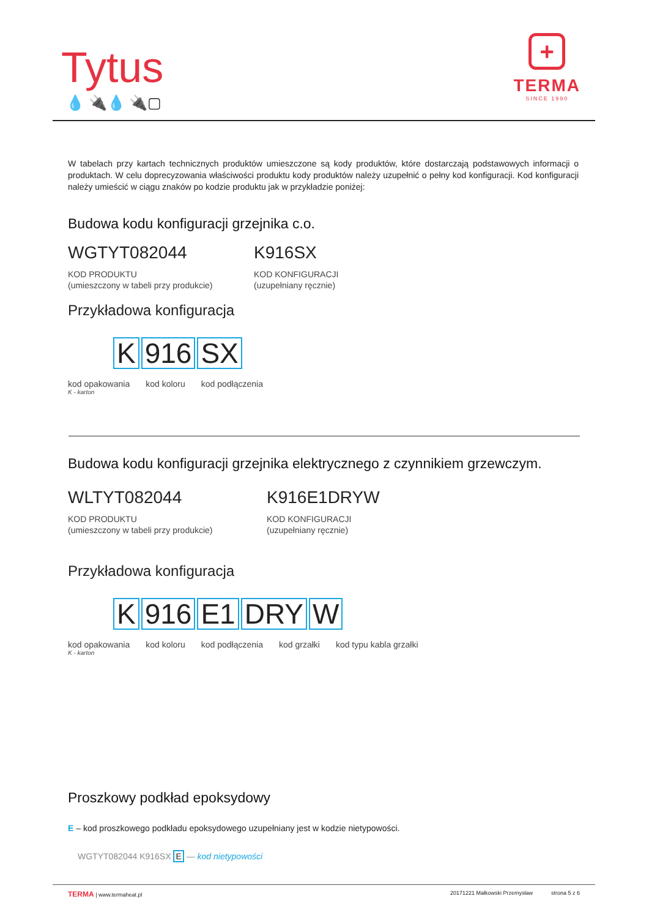Tytus
💧 🔌💧 🔌▢
+
TERMA
SINCE 1990
W tabelach przy kartach technicznych produktów umieszczone są kody produktów, które dostarczają podstawowych informacji o produktach. W celu doprecyzowania właściwości produktu kody produktów należy uzupełnić o pełny kod konfiguracji. Kod konfiguracji należy umieścić w ciągu znaków po kodzie produktu jak w przykładzie poniżej:
Budowa kodu konfiguracji grzejnika c.o.
WGTYT082044
KOD PRODUKTU
(umieszczony w tabeli przy produkcie)
K916SX
KOD KONFIGURACJI
(uzupełniany ręcznie)
Przykładowa konfiguracja
K 916 SX
kod opakowania kod koloru kod podłączenia
K - karton
Budowa kodu konfiguracji grzejnika elektrycznego z czynnikiem grzewczym.
WLTYT082044
KOD PRODUKTU
(umieszczony w tabeli przy produkcie)
K916E1DRYW
KOD KONFIGURACJI
(uzupełniany ręcznie)
Przykładowa konfiguracja
K 916 E1 DRY W
kod opakowania kod koloru kod podłączenia kod grzałki kod typu kabla grzałki
K - karton
Proszkowy podkład epoksydowy
E – kod proszkowego podkładu epoksydowego uzupełniany jest w kodzie nietypowości.
WGTYT082044 K916SX E — kod nietypowości
TERMA | www.termaheat.pl 20171221 Małkowski Przemysław strona 5 z 6